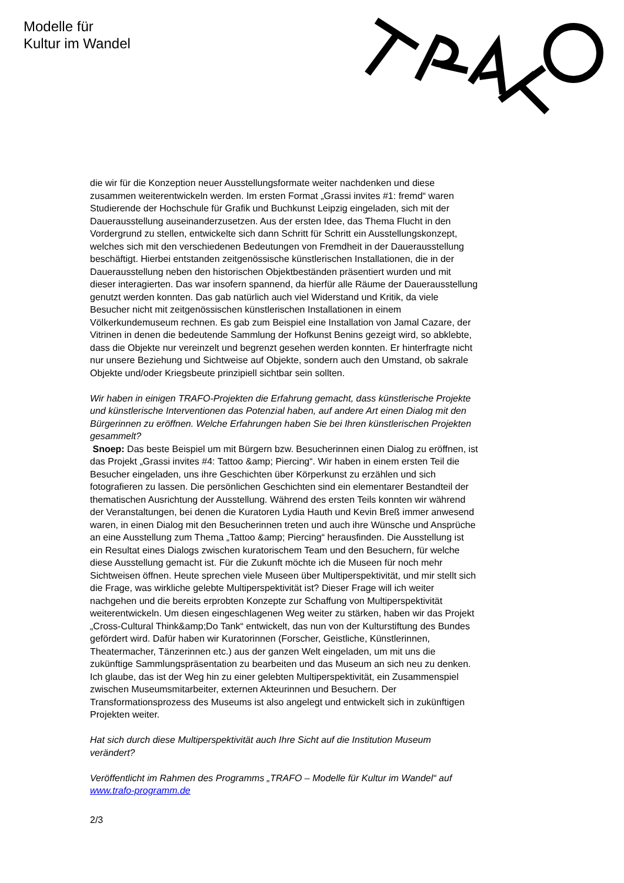Modelle für
Kultur im Wandel
die wir für die Konzeption neuer Ausstellungsformate weiter nachdenken und diese zusammen weiterentwickeln werden. Im ersten Format „Grassi invites #1: fremd“ waren Studierende der Hochschule für Grafik und Buchkunst Leipzig eingeladen, sich mit der Dauerausstellung auseinanderzusetzen. Aus der ersten Idee, das Thema Flucht in den Vordergrund zu stellen, entwickelte sich dann Schritt für Schritt ein Ausstellungskonzept, welches sich mit den verschiedenen Bedeutungen von Fremdheit in der Dauerausstellung beschäftigt. Hierbei entstanden zeitgenössische künstlerischen Installationen, die in der Dauerausstellung neben den historischen Objektbeständen präsentiert wurden und mit dieser interagierten. Das war insofern spannend, da hierfür alle Räume der Dauerausstellung genutzt werden konnten. Das gab natürlich auch viel Widerstand und Kritik, da viele Besucher nicht mit zeitgenössischen künstlerischen Installationen in einem Völkerkundemuseum rechnen. Es gab zum Beispiel eine Installation von Jamal Cazare, der Vitrinen in denen die bedeutende Sammlung der Hofkunst Benins gezeigt wird, so abklebte, dass die Objekte nur vereinzelt und begrenzt gesehen werden konnten. Er hinterfragte nicht nur unsere Beziehung und Sichtweise auf Objekte, sondern auch den Umstand, ob sakrale Objekte und/oder Kriegsbeute prinzipiell sichtbar sein sollten.
Wir haben in einigen TRAFO-Projekten die Erfahrung gemacht, dass künstlerische Projekte und künstlerische Interventionen das Potenzial haben, auf andere Art einen Dialog mit den Bürgerinnen zu eröffnen. Welche Erfahrungen haben Sie bei Ihren künstlerischen Projekten gesammelt?
Snoep: Das beste Beispiel um mit Bürgern bzw. Besucherinnen einen Dialog zu eröffnen, ist das Projekt „Grassi invites #4: Tattoo &amp; Piercing“. Wir haben in einem ersten Teil die Besucher eingeladen, uns ihre Geschichten über Körperkunst zu erzählen und sich fotografieren zu lassen. Die persönlichen Geschichten sind ein elementarer Bestandteil der thematischen Ausrichtung der Ausstellung. Während des ersten Teils konnten wir während der Veranstaltungen, bei denen die Kuratoren Lydia Hauth und Kevin Breß immer anwesend waren, in einen Dialog mit den Besucherinnen treten und auch ihre Wünsche und Ansprüche an eine Ausstellung zum Thema „Tattoo &amp; Piercing“ herausfinden. Die Ausstellung ist ein Resultat eines Dialogs zwischen kuratorischem Team und den Besuchern, für welche diese Ausstellung gemacht ist. Für die Zukunft möchte ich die Museen für noch mehr Sichtweisen öffnen. Heute sprechen viele Museen über Multiperspektivität, und mir stellt sich die Frage, was wirkliche gelebte Multiperspektivität ist? Dieser Frage will ich weiter nachgehen und die bereits erprobten Konzepte zur Schaffung von Multiperspektivität weiterentwickeln. Um diesen eingeschlagenen Weg weiter zu stärken, haben wir das Projekt „Cross-Cultural Think&amp;Do Tank“ entwickelt, das nun von der Kulturstiftung des Bundes gefördert wird. Dafür haben wir Kuratorinnen (Forscher, Geistliche, Künstlerinnen, Theatermacher, Tänzerinnen etc.) aus der ganzen Welt eingeladen, um mit uns die zukünftige Sammlungspräsentation zu bearbeiten und das Museum an sich neu zu denken. Ich glaube, das ist der Weg hin zu einer gelebten Multiperspektivität, ein Zusammenspiel zwischen Museumsmitarbeiter, externen Akteurinnen und Besuchern. Der Transformationsprozess des Museums ist also angelegt und entwickelt sich in zukünftigen Projekten weiter.
Hat sich durch diese Multiperspektivität auch Ihre Sicht auf die Institution Museum verändert?
Veröffentlicht im Rahmen des Programms „TRAFO – Modelle für Kultur im Wandel“ auf www.trafo-programm.de
2/3